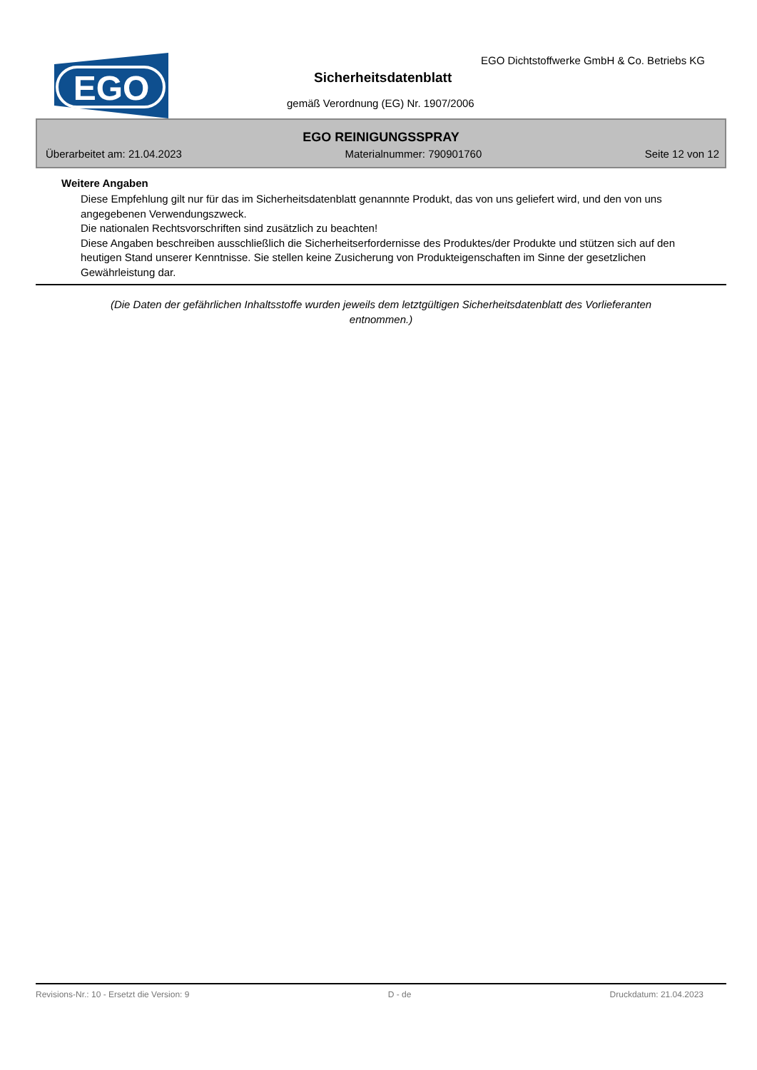EGO
EGO Dichtstoffwerke GmbH & Co. Betriebs KG
Sicherheitsdatenblatt
gemäß Verordnung (EG) Nr. 1907/2006
EGO REINIGUNGSSPRAY
Überarbeitet am: 21.04.2023 Materialnummer: 790901760 Seite 12 von 12
Weitere Angaben
Diese Empfehlung gilt nur für das im Sicherheitsdatenblatt genannnte Produkt, das von uns geliefert wird, und den von uns angegebenen Verwendungszweck.
Die nationalen Rechtsvorschriften sind zusätzlich zu beachten!
Diese Angaben beschreiben ausschließlich die Sicherheitserfordernisse des Produktes/der Produkte und stützen sich auf den heutigen Stand unserer Kenntnisse. Sie stellen keine Zusicherung von Produkteigenschaften im Sinne der gesetzlichen Gewährleistung dar.
(Die Daten der gefährlichen Inhaltsstoffe wurden jeweils dem letztgültigen Sicherheitsdatenblatt des Vorlieferanten entnommen.)
Revisions-Nr.: 10 - Ersetzt die Version: 9 D - de Druckdatum: 21.04.2023